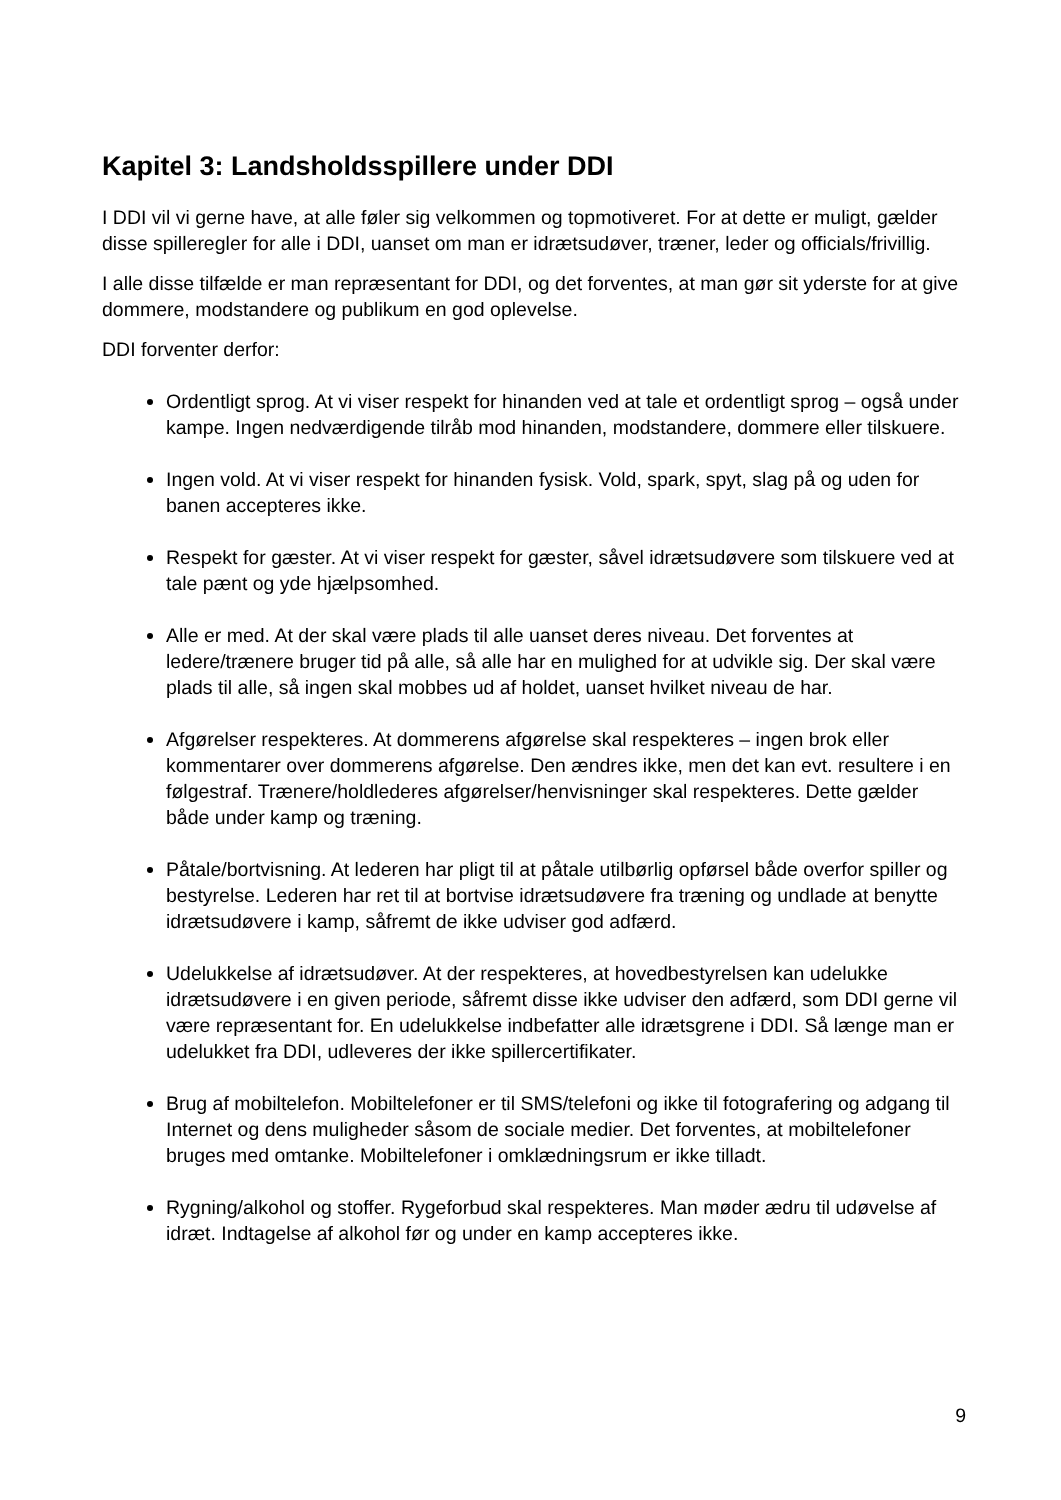Kapitel 3: Landsholdsspillere under DDI
I DDI vil vi gerne have, at alle føler sig velkommen og topmotiveret. For at dette er muligt, gælder disse spilleregler for alle i DDI, uanset om man er idrætsudøver, træner, leder og officials/frivillig.
I alle disse tilfælde er man repræsentant for DDI, og det forventes, at man gør sit yderste for at give dommere, modstandere og publikum en god oplevelse.
DDI forventer derfor:
Ordentligt sprog. At vi viser respekt for hinanden ved at tale et ordentligt sprog – også under kampe. Ingen nedværdigende tilråb mod hinanden, modstandere, dommere eller tilskuere.
Ingen vold. At vi viser respekt for hinanden fysisk. Vold, spark, spyt, slag på og uden for banen accepteres ikke.
Respekt for gæster. At vi viser respekt for gæster, såvel idrætsudøvere som tilskuere ved at tale pænt og yde hjælpsomhed.
Alle er med. At der skal være plads til alle uanset deres niveau. Det forventes at ledere/trænere bruger tid på alle, så alle har en mulighed for at udvikle sig. Der skal være plads til alle, så ingen skal mobbes ud af holdet, uanset hvilket niveau de har.
Afgørelser respekteres. At dommerens afgørelse skal respekteres – ingen brok eller kommentarer over dommerens afgørelse. Den ændres ikke, men det kan evt. resultere i en følgestraf. Trænere/holdlederes afgørelser/henvisninger skal respekteres. Dette gælder både under kamp og træning.
Påtale/bortvisning. At lederen har pligt til at påtale utilbørlig opførsel både overfor spiller og bestyrelse. Lederen har ret til at bortvise idrætsudøvere fra træning og undlade at benytte idrætsudøvere i kamp, såfremt de ikke udviser god adfærd.
Udelukkelse af idrætsudøver. At der respekteres, at hovedbestyrelsen kan udelukke idrætsudøvere i en given periode, såfremt disse ikke udviser den adfærd, som DDI gerne vil være repræsentant for. En udelukkelse indbefatter alle idrætsgrene i DDI. Så længe man er udelukket fra DDI, udleveres der ikke spillercertifikater.
Brug af mobiltelefon. Mobiltelefoner er til SMS/telefoni og ikke til fotografering og adgang til Internet og dens muligheder såsom de sociale medier. Det forventes, at mobiltelefoner bruges med omtanke. Mobiltelefoner i omklædningsrum er ikke tilladt.
Rygning/alkohol og stoffer. Rygeforbud skal respekteres. Man møder ædru til udøvelse af idræt. Indtagelse af alkohol før og under en kamp accepteres ikke.
9